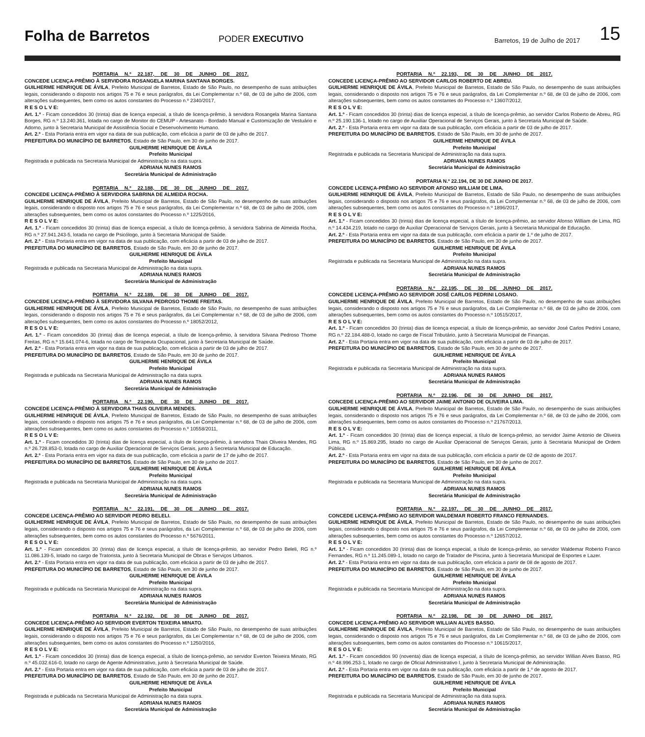Folha de Barretos PODER EXECUTIVO Barretos, 19 de Julho de 2017 15
PORTARIA N.º 22.187, DE 30 DE JUNHO DE 2017.
CONCEDE LICENÇA-PRÊMIO À SERVIDORA ROSANGELA MARINA SANTANA BORGES.
GUILHERME HENRIQUE DE ÁVILA, Prefeito Municipal de Barretos, Estado de São Paulo, no desempenho de suas atribuições legais, considerando o disposto nos artigos 75 e 76 e seus parágrafos, da Lei Complementar n.º 68, de 03 de julho de 2006, com alterações subsequentes, bem como os autos constantes do Processo n.º 2340/2017,
R E S O L V E:
Art. 1.º - Ficam concedidos 30 (trinta) dias de licença especial, a título de licença-prêmio, à servidora Rosangela Marina Santana Borges, RG n.º 13.240.361, lotada no cargo de Monitor do CEMUP - Artesanato - Bordado Manual e Customização de Vestuário e Adorno, junto à Secretaria Municipal de Assistência Social e Desenvolvimento Humano.
Art. 2.º - Esta Portaria entra em vigor na data de sua publicação, com eficácia a partir de 03 de julho de 2017.
PREFEITURA DO MUNICÍPIO DE BARRETOS, Estado de São Paulo, em 30 de junho de 2017.
GUILHERME HENRIQUE DE ÁVILA
Prefeito Municipal
Registrada e publicada na Secretaria Municipal de Administração na data supra.
ADRIANA NUNES RAMOS
Secretária Municipal de Administração
PORTARIA N.º 22.188, DE 30 DE JUNHO DE 2017.
CONCEDE LICENÇA-PRÊMIO À SERVIDORA SABRINA DE ALMEIDA ROCHA.
GUILHERME HENRIQUE DE ÁVILA, Prefeito Municipal de Barretos, Estado de São Paulo, no desempenho de suas atribuições legais, considerando o disposto nos artigos 75 e 76 e seus parágrafos, da Lei Complementar n.º 68, de 03 de julho de 2006, com alterações subsequentes, bem como os autos constantes do Processo n.º 1225/2016,
R E S O L V E:
Art. 1.º - Ficam concedidos 30 (trinta) dias de licença especial, a título de licença-prêmio, à servidora Sabrina de Almeida Rocha, RG n.º 27.941.243-5, lotada no cargo de Psicólogo, junto à Secretaria Municipal de Saúde.
Art. 2.º - Esta Portaria entra em vigor na data de sua publicação, com eficácia a partir de 03 de julho de 2017.
PREFEITURA DO MUNICÍPIO DE BARRETOS, Estado de São Paulo, em 30 de junho de 2017.
GUILHERME HENRIQUE DE ÁVILA
Prefeito Municipal
Registrada e publicada na Secretaria Municipal de Administração na data supra.
ADRIANA NUNES RAMOS
Secretária Municipal de Administração
PORTARIA N.º 22.189, DE 30 DE JUNHO DE 2017.
CONCEDE LICENÇA-PRÊMIO À SERVIDORA SILVANA PEDROSO THOME FREITAS.
GUILHERME HENRIQUE DE ÁVILA, Prefeito Municipal de Barretos, Estado de São Paulo, no desempenho de suas atribuições legais, considerando o disposto nos artigos 75 e 76 e seus parágrafos, da Lei Complementar n.º 68, de 03 de julho de 2006, com alterações subsequentes, bem como os autos constantes do Processo n.º 18052/2012,
R E S O L V E:
Art. 1.º - Ficam concedidos 30 (trinta) dias de licença especial, a título de licença-prêmio, à servidora Silvana Pedroso Thome Freitas, RG n.º 15.641.074-6, lotada no cargo de Terapeuta Ocupacional, junto à Secretaria Municipal de Saúde.
Art. 2.º - Esta Portaria entra em vigor na data de sua publicação, com eficácia a partir de 03 de julho de 2017.
PREFEITURA DO MUNICÍPIO DE BARRETOS, Estado de São Paulo, em 30 de junho de 2017.
GUILHERME HENRIQUE DE ÁVILA
Prefeito Municipal
Registrada e publicada na Secretaria Municipal de Administração na data supra.
ADRIANA NUNES RAMOS
Secretária Municipal de Administração
PORTARIA N.º 22.190, DE 30 DE JUNHO DE 2017.
CONCEDE LICENÇA-PRÊMIO À SERVIDORA THAIS OLIVEIRA MENDES.
GUILHERME HENRIQUE DE ÁVILA, Prefeito Municipal de Barretos, Estado de São Paulo, no desempenho de suas atribuições legais, considerando o disposto nos artigos 75 e 76 e seus parágrafos, da Lei Complementar n.º 68, de 03 de julho de 2006, com alterações subsequentes, bem como os autos constantes do Processo n.º 10558/2011,
R E S O L V E:
Art. 1.º - Ficam concedidos 30 (trinta) dias de licença especial, a título de licença-prêmio, à servidora Thais Oliveira Mendes, RG n.º 26.728.853-0, lotada no cargo de Auxiliar Operacional de Serviços Gerais, junto à Secretaria Municipal de Educação.
Art. 2.º - Esta Portaria entra em vigor na data de sua publicação, com eficácia a partir de 17 de julho de 2017.
PREFEITURA DO MUNICÍPIO DE BARRETOS, Estado de São Paulo, em 30 de junho de 2017.
GUILHERME HENRIQUE DE ÁVILA
Prefeito Municipal
Registrada e publicada na Secretaria Municipal de Administração na data supra.
ADRIANA NUNES RAMOS
Secretária Municipal de Administração
PORTARIA N.º 22.191, DE 30 DE JUNHO DE 2017.
CONCEDE LICENÇA-PRÊMIO AO SERVIDOR PEDRO BELELI.
GUILHERME HENRIQUE DE ÁVILA, Prefeito Municipal de Barretos, Estado de São Paulo, no desempenho de suas atribuições legais, considerando o disposto nos artigos 75 e 76 e seus parágrafos, da Lei Complementar n.º 68, de 03 de julho de 2006, com alterações subsequentes, bem como os autos constantes do Processo n.º 5676/2011,
R E S O L V E:
Art. 1.º - Ficam concedidos 30 (trinta) dias de licença especial, a título de licença-prêmio, ao servidor Pedro Beleli, RG n.º 11.086.139-5, lotado no cargo de Tratorista, junto à Secretaria Municipal de Obras e Serviços Urbanos.
Art. 2.º - Esta Portaria entra em vigor na data de sua publicação, com eficácia a partir de 03 de julho de 2017.
PREFEITURA DO MUNICÍPIO DE BARRETOS, Estado de São Paulo, em 30 de junho de 2017.
GUILHERME HENRIQUE DE ÁVILA
Prefeito Municipal
Registrada e publicada na Secretaria Municipal de Administração na data supra.
ADRIANA NUNES RAMOS
Secretária Municipal de Administração
PORTARIA N.º 22.192, DE 30 DE JUNHO DE 2017.
CONCEDE LICENÇA-PRÊMIO AO SERVIDOR EVERTON TEIXEIRA MINATO.
GUILHERME HENRIQUE DE ÁVILA, Prefeito Municipal de Barretos, Estado de São Paulo, no desempenho de suas atribuições legais, considerando o disposto nos artigos 75 e 76 e seus parágrafos, da Lei Complementar n.º 68, de 03 de julho de 2006, com alterações subsequentes, bem como os autos constantes do Processo n.º 1250/2016,
R E S O L V E:
Art. 1.º - Ficam concedidos 30 (trinta) dias de licença especial, a título de licença-prêmio, ao servidor Everton Teixeira Minato, RG n.º 45.032.616-0, lotado no cargo de Agente Administrativo, junto à Secretaria Municipal de Saúde.
Art. 2.º - Esta Portaria entra em vigor na data de sua publicação, com eficácia a partir de 03 de julho de 2017.
PREFEITURA DO MUNICÍPIO DE BARRETOS, Estado de São Paulo, em 30 de junho de 2017.
GUILHERME HENRIQUE DE ÁVILA
Prefeito Municipal
Registrada e publicada na Secretaria Municipal de Administração na data supra.
ADRIANA NUNES RAMOS
Secretária Municipal de Administração
PORTARIA N.º 22.193, DE 30 DE JUNHO DE 2017.
CONCEDE LICENÇA-PRÊMIO AO SERVIDOR CARLOS ROBERTO DE ABREU.
GUILHERME HENRIQUE DE ÁVILA, Prefeito Municipal de Barretos, Estado de São Paulo, no desempenho de suas atribuições legais, considerando o disposto nos artigos 75 e 76 e seus parágrafos, da Lei Complementar n.º 68, de 03 de julho de 2006, com alterações subsequentes, bem como os autos constantes do Processo n.º 13607/2012,
R E S O L V E:
Art. 1.º - Ficam concedidos 30 (trinta) dias de licença especial, a título de licença-prêmio, ao servidor Carlos Roberto de Abreu, RG n.º 25.190.136-1, lotado no cargo de Auxiliar Operacional de Serviços Gerais, junto à Secretaria Municipal de Saúde.
Art. 2.º - Esta Portaria entra em vigor na data de sua publicação, com eficácia a partir de 03 de julho de 2017.
PREFEITURA DO MUNICÍPIO DE BARRETOS, Estado de São Paulo, em 30 de junho de 2017.
GUILHERME HENRIQUE DE ÁVILA
Prefeito Municipal
Registrada e publicada na Secretaria Municipal de Administração na data supra.
ADRIANA NUNES RAMOS
Secretária Municipal de Administração
PORTARIA N.º 22.194, DE 30 DE JUNHO DE 2017.
CONCEDE LICENÇA-PRÊMIO AO SERVIDOR AFONSO WILLIAM DE LIMA.
GUILHERME HENRIQUE DE ÁVILA, Prefeito Municipal de Barretos, Estado de São Paulo, no desempenho de suas atribuições legais, considerando o disposto nos artigos 75 e 76 e seus parágrafos, da Lei Complementar n.º 68, de 03 de julho de 2006, com alterações subsequentes, bem como os autos constantes do Processo n.º 1896/2017,
R E S O L V E:
Art. 1.º - Ficam concedidos 30 (trinta) dias de licença especial, a título de licença-prêmio, ao servidor Afonso William de Lima, RG n.º 14.434.219, lotado no cargo de Auxiliar Operacional de Serviços Gerais, junto à Secretaria Municipal de Educação.
Art. 2.º - Esta Portaria entra em vigor na data de sua publicação, com eficácia a partir de 1.º de julho de 2017.
PREFEITURA DO MUNICÍPIO DE BARRETOS, Estado de São Paulo, em 30 de junho de 2017.
GUILHERME HENRIQUE DE ÁVILA
Prefeito Municipal
Registrada e publicada na Secretaria Municipal de Administração na data supra.
ADRIANA NUNES RAMOS
Secretária Municipal de Administração
PORTARIA N.º 22.195, DE 30 DE JUNHO DE 2017.
CONCEDE LICENÇA-PRÊMIO AO SERVIDOR JOSÉ CARLOS PEDRINI LOSANO.
GUILHERME HENRIQUE DE ÁVILA, Prefeito Municipal de Barretos, Estado de São Paulo, no desempenho de suas atribuições legais, considerando o disposto nos artigos 75 e 76 e seus parágrafos, da Lei Complementar n.º 68, de 03 de julho de 2006, com alterações subsequentes, bem como os autos constantes do Processo n.º 10515/2017,
R E S O L V E:
Art. 1.º - Ficam concedidos 30 (trinta) dias de licença especial, a título de licença-prêmio, ao servidor José Carlos Pedrini Losano, RG n.º 22.184.488-0, lotado no cargo de Fiscal Tributário, junto à Secretaria Municipal de Finanças.
Art. 2.º - Esta Portaria entra em vigor na data de sua publicação, com eficácia a partir de 03 de julho de 2017.
PREFEITURA DO MUNICÍPIO DE BARRETOS, Estado de São Paulo, em 30 de junho de 2017.
GUILHERME HENRIQUE DE ÁVILA
Prefeito Municipal
Registrada e publicada na Secretaria Municipal de Administração na data supra.
ADRIANA NUNES RAMOS
Secretária Municipal de Administração
PORTARIA N.º 22.196, DE 30 DE JUNHO DE 2017.
CONCEDE LICENÇA-PRÊMIO AO SERVIDOR JAIME ANTONIO DE OLIVEIRA LIMA.
GUILHERME HENRIQUE DE ÁVILA, Prefeito Municipal de Barretos, Estado de São Paulo, no desempenho de suas atribuições legais, considerando o disposto nos artigos 75 e 76 e seus parágrafos, da Lei Complementar n.º 68, de 03 de julho de 2006, com alterações subsequentes, bem como os autos constantes do Processo n.º 21767/2013,
R E S O L V E:
Art. 1.º - Ficam concedidos 30 (trinta) dias de licença especial, a título de licença-prêmio, ao servidor Jaime Antonio de Oliveira Lima, RG n.º 15.869.295, lotado no cargo de Auxiliar Operacional de Serviços Gerais, junto à Secretaria Municipal de Ordem Pública.
Art. 2.º - Esta Portaria entra em vigor na data de sua publicação, com eficácia a partir de 02 de agosto de 2017.
PREFEITURA DO MUNICÍPIO DE BARRETOS, Estado de São Paulo, em 30 de junho de 2017.
GUILHERME HENRIQUE DE ÁVILA
Prefeito Municipal
Registrada e publicada na Secretaria Municipal de Administração na data supra.
ADRIANA NUNES RAMOS
Secretária Municipal de Administração
PORTARIA N.º 22.197, DE 30 DE JUNHO DE 2017.
CONCEDE LICENÇA-PRÊMIO AO SERVIDOR WALDEMAR ROBERTO FRANCO FERNANDES.
GUILHERME HENRIQUE DE ÁVILA, Prefeito Municipal de Barretos, Estado de São Paulo, no desempenho de suas atribuições legais, considerando o disposto nos artigos 75 e 76 e seus parágrafos, da Lei Complementar n.º 68, de 03 de julho de 2006, com alterações subsequentes, bem como os autos constantes do Processo n.º 12657/2012,
R E S O L V E:
Art. 1.º - Ficam concedidos 30 (trinta) dias de licença especial, a título de licença-prêmio, ao servidor Waldemar Roberto Franco Fernandes, RG n.º 11.245.089-1, lotado no cargo de Tratador de Piscina, junto à Secretaria Municipal de Esportes e Lazer.
Art. 2.º - Esta Portaria entra em vigor na data de sua publicação, com eficácia a partir de 08 de agosto de 2017.
PREFEITURA DO MUNICÍPIO DE BARRETOS, Estado de São Paulo, em 30 de junho de 2017.
GUILHERME HENRIQUE DE ÁVILA
Prefeito Municipal
Registrada e publicada na Secretaria Municipal de Administração na data supra.
ADRIANA NUNES RAMOS
Secretária Municipal de Administração
PORTARIA N.º 22.198, DE 30 DE JUNHO DE 2017.
CONCEDE LICENÇA-PRÊMIO AO SERVIDOR WILLIAN ALVES BASSO.
GUILHERME HENRIQUE DE ÁVILA, Prefeito Municipal de Barretos, Estado de São Paulo, no desempenho de suas atribuições legais, considerando o disposto nos artigos 75 e 76 e seus parágrafos, da Lei Complementar n.º 68, de 03 de julho de 2006, com alterações subsequentes, bem como os autos constantes do Processo n.º 10615/2017,
R E S O L V E:
Art. 1.º - Ficam concedidos 90 (noventa) dias de licença especial, a título de licença-prêmio, ao servidor Willian Alves Basso, RG n.º 48.996.253-1, lotado no cargo de Oficial Administrativo I, junto à Secretaria Municipal de Administração.
Art. 2.º - Esta Portaria entra em vigor na data de sua publicação, com eficácia a partir de 1.º de agosto de 2017.
PREFEITURA DO MUNICÍPIO DE BARRETOS, Estado de São Paulo, em 30 de junho de 2017.
GUILHERME HENRIQUE DE ÁVILA
Prefeito Municipal
Registrada e publicada na Secretaria Municipal de Administração na data supra.
ADRIANA NUNES RAMOS
Secretária Municipal de Administração